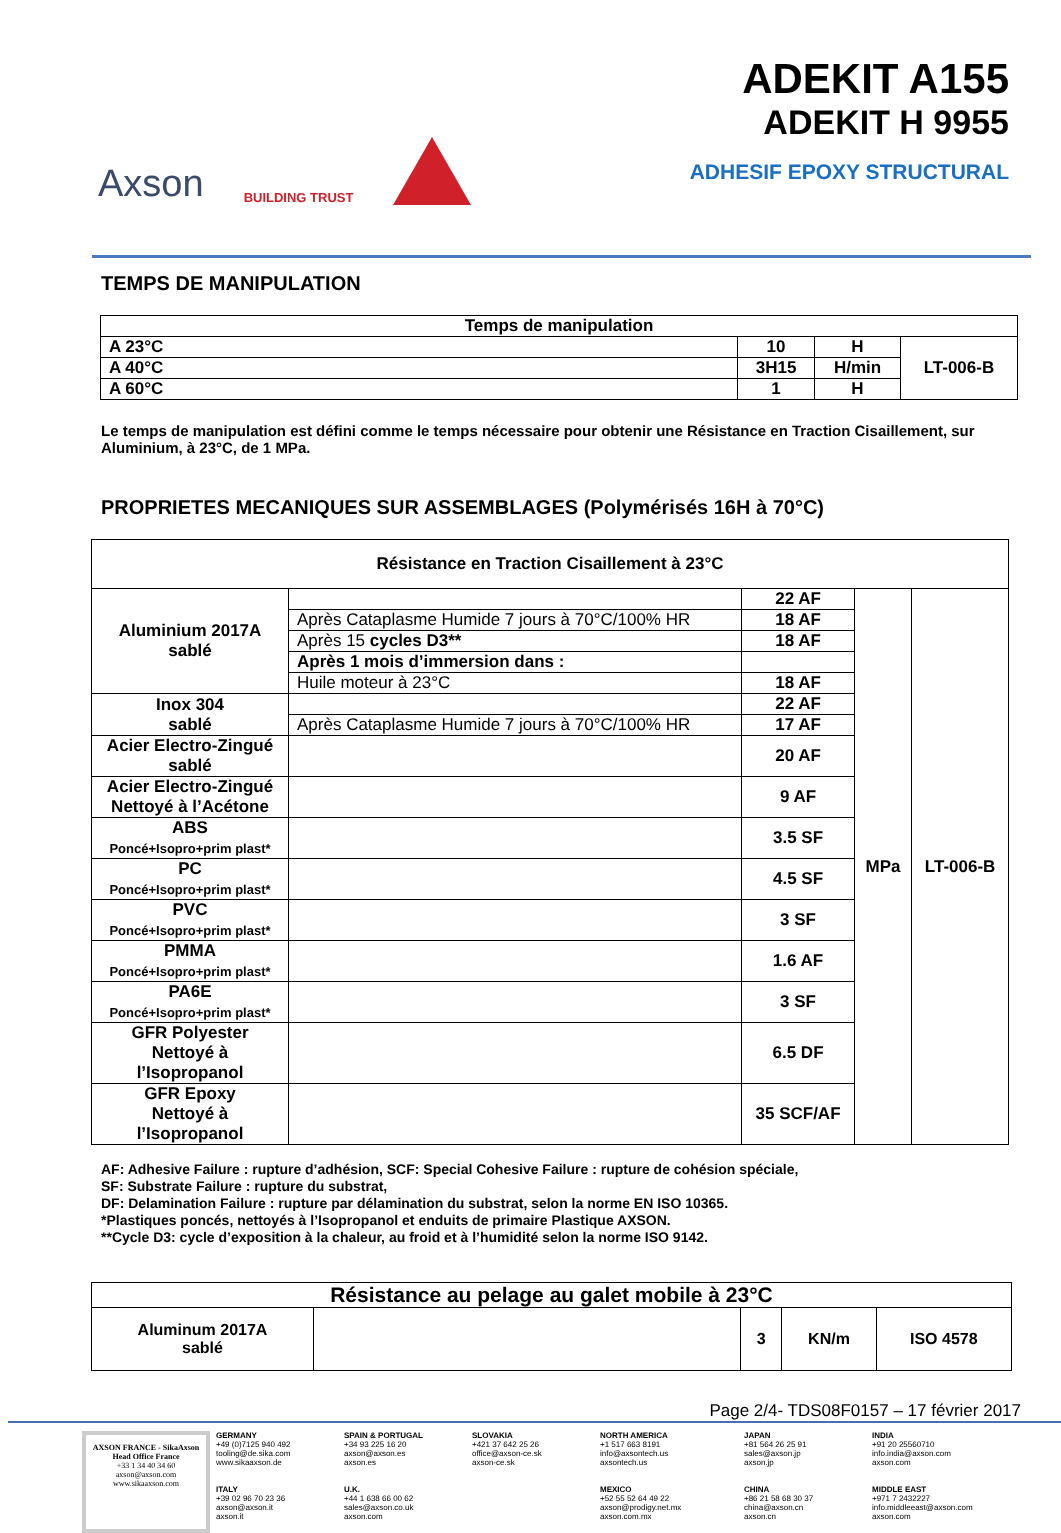Axson BUILDING TRUST
ADEKIT A155
ADEKIT H 9955
ADHESIF EPOXY STRUCTURAL
TEMPS DE MANIPULATION
| Temps de manipulation | | | |
| --- | --- | --- | --- |
| A 23°C | 10 | H | LT-006-B |
| A 40°C | 3H15 | H/min | |
| A 60°C | 1 | H | |
Le temps de manipulation est défini comme le temps nécessaire pour obtenir une Résistance en Traction Cisaillement, sur Aluminium, à 23°C, de 1 MPa.
PROPRIETES MECANIQUES SUR ASSEMBLAGES (Polymérisés 16H à 70°C)
| Résistance en Traction Cisaillement à 23°C | | | | |
| --- | --- | --- | --- | --- |
| Aluminium 2017A sablé | | 22 AF | MPa | LT-006-B |
| | Après Cataplasme Humide 7 jours à 70°C/100% HR | 18 AF | | |
| | Après 15 cycles D3** | 18 AF | | |
| | Après 1 mois d’immersion dans : | | | |
| | Huile moteur à 23°C | 18 AF | | |
| Inox 304 sablé | | 22 AF | | |
| | Après Cataplasme Humide 7 jours à 70°C/100% HR | 17 AF | | |
| Acier Electro-Zingué sablé | | 20 AF | | |
| Acier Electro-Zingué Nettoyé à l’Acétone | | 9 AF | | |
| ABS Poncé+Isopro+prim plast* | | 3.5 SF | | |
| PC Poncé+Isopro+prim plast* | | 4.5 SF | | |
| PVC Poncé+Isopro+prim plast* | | 3 SF | | |
| PMMA Poncé+Isopro+prim plast* | | 1.6 AF | | |
| PA6E Poncé+Isopro+prim plast* | | 3 SF | | |
| GFR Polyester Nettoyé à l’Isopropanol | | 6.5 DF | | |
| GFR Epoxy Nettoyé à l’Isopropanol | | 35 SCF/AF | | |
AF: Adhesive Failure : rupture d’adhésion, SCF: Special Cohesive Failure : rupture de cohésion spéciale,
SF: Substrate Failure : rupture du substrat,
DF: Delamination Failure : rupture par délamination du substrat, selon la norme EN ISO 10365.
*Plastiques poncés, nettoyés à l’Isopropanol et enduits de primaire Plastique AXSON.
**Cycle D3: cycle d’exposition à la chaleur, au froid et à l’humidité selon la norme ISO 9142.
| Résistance au pelage au galet mobile à 23°C | | | | |
| --- | --- | --- | --- | --- |
| Aluminum 2017A sablé | | 3 | KN/m | ISO 4578 |
Page 2/4- TDS08F0157 – 17 février 2017
AXSON FRANCE - SikaAxson
Head Office France
+33 1 34 40 34 60
axson@axson.com
www.sikaaxson.com
GERMANY
+49 (0)7125 940 492
tooling@de.sika.com
www.sikaaxson.de
SPAIN & PORTUGAL
+34 93 225 16 20
axson@axson.es
axson.es
SLOVAKIA
+421 37 642 25 26
office@axson-ce.sk
axson-ce.sk
NORTH AMERICA
+1 517 663 8191
info@axsontech.us
axsontech.us
JAPAN
+81 564 26 25 91
sales@axson.jp
axson.jp
INDIA
+91 20 25560710
info.india@axson.com
axson.com
ITALY
+39 02 96 70 23 36
axson@axson.it
axson.it
U.K.
+44 1 638 66 00 62
sales@axson.co.uk
axson.com
MEXICO
+52 55 52 64 49 22
axson@prodigy.net.mx
axson.com.mx
CHINA
+86 21 58 68 30 37
china@axson.cn
axson.cn
MIDDLE EAST
+971 7 2432227
info.middleeast@axson.com
axson.com